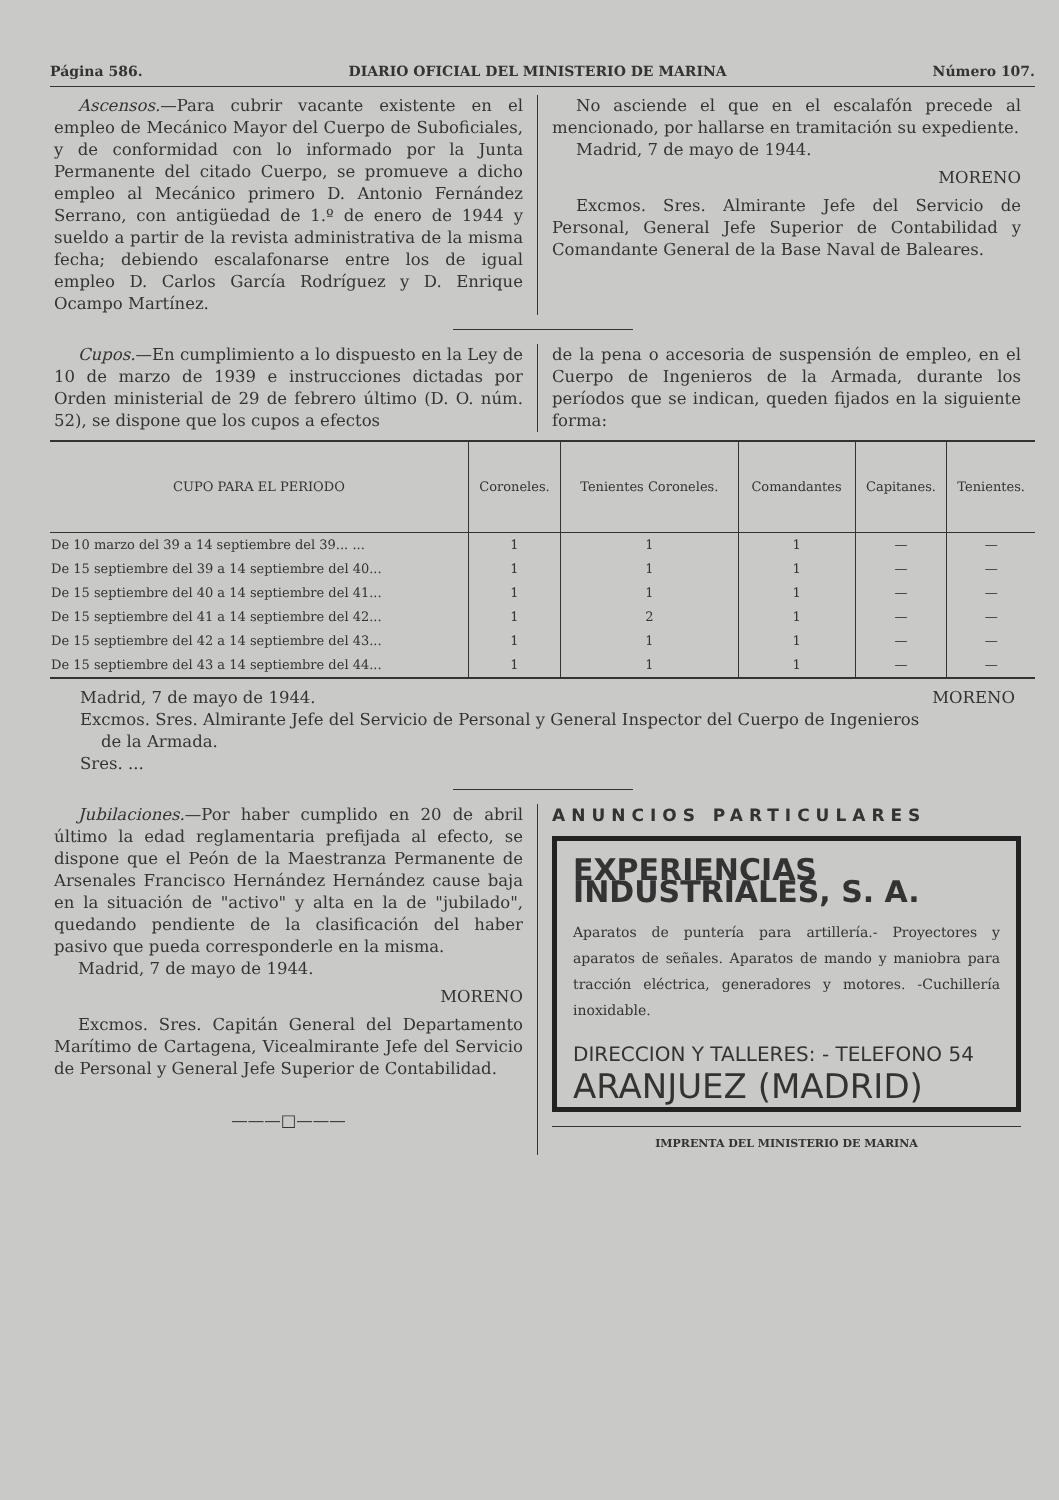Página 586. DIARIO OFICIAL DEL MINISTERIO DE MARINA Número 107.
Ascensos.—Para cubrir vacante existente en el empleo de Mecánico Mayor del Cuerpo de Suboficiales, y de conformidad con lo informado por la Junta Permanente del citado Cuerpo, se promueve a dicho empleo al Mecánico primero D. Antonio Fernández Serrano, con antigüedad de 1.º de enero de 1944 y sueldo a partir de la revista administrativa de la misma fecha; debiendo escalafonarse entre los de igual empleo D. Carlos García Rodríguez y D. Enrique Ocampo Martínez.
No asciende el que en el escalafón precede al mencionado, por hallarse en tramitación su expediente.
Madrid, 7 de mayo de 1944.
MORENO
Excmos. Sres. Almirante Jefe del Servicio de Personal, General Jefe Superior de Contabilidad y Comandante General de la Base Naval de Baleares.
Cupos.—En cumplimiento a lo dispuesto en la Ley de 10 de marzo de 1939 e instrucciones dictadas por Orden ministerial de 29 de febrero último (D. O. núm. 52), se dispone que los cupos a efectos
de la pena o accesoria de suspensión de empleo, en el Cuerpo de Ingenieros de la Armada, durante los períodos que se indican, queden fijados en la siguiente forma:
| CUPO PARA EL PERIODO | Coroneles. | Tenientes Coroneles. | Comandantes | Capitanes. | Tenientes. |
| --- | --- | --- | --- | --- | --- |
| De 10 marzo del 39 a 14 septiembre del 39... ... | 1 | 1 | 1 | — | — |
| De 15 septiembre del 39 a 14 septiembre del 40... | 1 | 1 | 1 | — | — |
| De 15 septiembre del 40 a 14 septiembre del 41... | 1 | 1 | 1 | — | — |
| De 15 septiembre del 41 a 14 septiembre del 42... | 1 | 2 | 1 | — | — |
| De 15 septiembre del 42 a 14 septiembre del 43... | 1 | 1 | 1 | — | — |
| De 15 septiembre del 43 a 14 septiembre del 44... | 1 | 1 | 1 | — | — |
Madrid, 7 de mayo de 1944. MORENO
Excmos. Sres. Almirante Jefe del Servicio de Personal y General Inspector del Cuerpo de Ingenieros
de la Armada.
Sres. ...
Jubilaciones.—Por haber cumplido en 20 de abril último la edad reglamentaria prefijada al efecto, se dispone que el Peón de la Maestranza Permanente de Arsenales Francisco Hernández Hernández cause baja en la situación de "activo" y alta en la de "jubilado", quedando pendiente de la clasificación del haber pasivo que pueda corresponderle en la misma.
Madrid, 7 de mayo de 1944.
MORENO
Excmos. Sres. Capitán General del Departamento Marítimo de Cartagena, Vicealmirante Jefe del Servicio de Personal y General Jefe Superior de Contabilidad.
———□———
ANUNCIOS PARTICULARES
EXPERIENCIAS INDUSTRIALES, S. A.
Aparatos de puntería para artillería.- Proyectores y aparatos de señales. Aparatos de mando y maniobra para tracción eléctrica, generadores y motores. -Cuchillería inoxidable.
DIRECCION Y TALLERES: - TELEFONO 54
ARANJUEZ (MADRID)
IMPRENTA DEL MINISTERIO DE MARINA